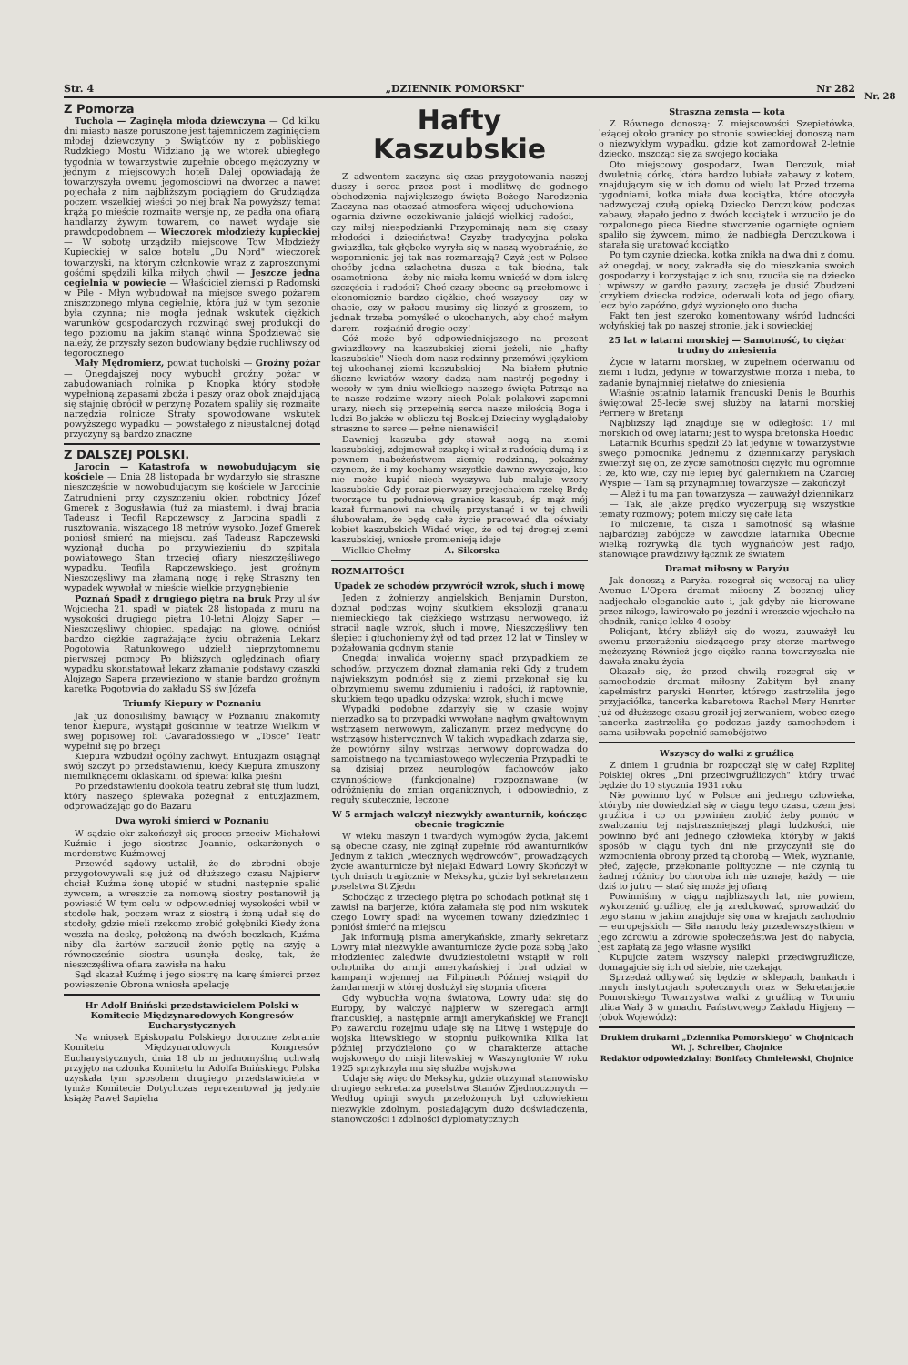Str. 4 „DZIENNIK POMORSKI" Nr 282
Z Pomorza
Tuchola — Zaginęła młoda dziewczyna — Od kilku dni miasto nasze poruszone jest tajemniczem zaginięciem młodej dziewczyny p Świątków ny z pobliskiego Rudzkiego Mostu Widziano ją we wtorek ubiegłego tygodnia w towarzystwie zupełnie obcego mężczyzny w jednym z miejscowych hoteli Dalej opowiadają że towarzyszyła owemu jegomościowi na dworzec a nawet pojechała z nim najbliższym pociągiem do Grudziądza poczem wszelkiej wieści po niej brak Na powyższy temat krążą po mieście rozmaite wersje np, że padła ona ofiarą handlarzy żywym towarem, co nawet wydaje się prawdopodobnem — Wieczorek młodzieży kupieckiej — W sobotę urządziło miejscowe Tow Młodzieży Kupieckiej w salce hotelu „Du Nord" wieczorek towarzyski, na którym członkowie wraz z zaproszonymi gośćmi spędzili kilka miłych chwil — Jeszcze jedna cegielnia w powiecie — Właściciel ziemski p Radomski w Pile - Młyn wybudował na miejsce swego pożarem zniszczonego młyna cegielnię, która już w tym sezonie była czynna; nie mogła jednak wskutek ciężkich warunków gospodarczych rozwinąć swej produkcji do tego poziomu na jakim stanąć winna Spodziewać się należy, że przyszły sezon budowlany będzie ruchliwszy od tegorocznego
Mały Mędromierz, powiat tucholski — Groźny pożar — Onegdajszej nocy wybuchł groźny pożar w zabudowaniach rolnika p Knopka który stodołę wypełnioną zapasami zboża i paszy oraz obok znajdującą się stajnię obrócił w perzynę Pozatem spaliły się rozmaite narzędzia rolnicze Straty spowodowane wskutek powyższego wypadku — powstałego z nieustalonej dotąd przyczyny są bardzo znaczne
Z DALSZEJ POLSKI.
Jarocin — Katastrofa w nowobudującym się kościele — Dnia 28 listopada br wydarzyło się straszne nieszczęście w nowobudującym się kościele w Jarocinie Zatrudnieni przy czyszczeniu okien robotnicy Józef Gmerek z Bogusławia (tuż za miastem), i dwaj bracia Tadeusz i Teofil Rapczewscy z Jarocina spadli z rusztowania, wiszącego 18 metrów wysoko, Józef Gmerek poniósł śmierć na miejscu, zaś Tadeusz Rapczewski wyzionął ducha po przywiezieniu do szpitala powiatowego Stan trzeciej ofiary nieszczęśliwego wypadku, Teofila Rapczewskiego, jest groźnym Nieszczęśliwy ma złamaną nogę i rękę Straszny ten wypadek wywołał w mieście wielkie przygnębienie
Poznań Spadł z drugiego piętra na bruk Przy ul św Wojciecha 21, spadł w piątek 28 listopada z muru na wysokości drugiego piętra 10-letni Alojzy Saper — Nieszczęśliwy chłopiec, spadając na głowę, odniósł bardzo ciężkie zagrażające życiu obrażenia Lekarz Pogotowia Ratunkowego udzielił nieprzytomnemu pierwszej pomocy Po bliższych oględzinach ofiary wypadku skonstatował lekarz złamanie podstawy czaszki Alojzego Sapera przewieziono w stanie bardzo groźnym karetką Pogotowia do zakładu SS św Józefa
Triumfy Kiepury w Poznaniu
Jak już donosiliśmy, bawiący w Poznaniu znakomity tenor Kiepura, wystąpił gościnnie w teatrze Wielkim w swej popisowej roli Cavaradossiego w „Tosce" Teatr wypełnił się po brzegi
Kiepura wzbudził ogólny zachwyt, Entuzjazm osiągnął swój szczyt po przedstawieniu, kiedy Kiepura zmuszony niemilknącemi oklaskami, od śpiewał kilka pieśni
Po przedstawieniu dookoła teatru zebrał się tłum ludzi, który naszego śpiewaka pożegnał z entuzjazmem, odprowadzając go do Bazaru
Dwa wyroki śmierci w Poznaniu
W sądzie okr zakończył się proces przeciw Michałowi Kuźmie i jego siostrze Joannie, oskarżonych o morderstwo Kuźmowej
Przewód sądowy ustalił, że do zbrodni oboje przygotowywali się już od dłuższego czasu Najpierw chciał Kuźma żonę utopić w studni, następnie spalić żywcem, a wreszcie za nomową siostry postanowił ją powiesić W tym celu w odpowiedniej wysokości wbił w stodole hak, poczem wraz z siostrą i żoną udał się do stodoły, gdzie mieli rzekomo zrobić gołębniki Kiedy żona weszła na deskę, położoną na dwóch beczkach, Kuźma niby dla żartów zarzucił żonie pętlę na szyję a równocześnie siostra usunęła deskę, tak, że nieszczęśliwa ofiara zawisła na haku
Sąd skazał Kuźmę i jego siostrę na karę śmierci przez powieszenie Obrona wniosła apelację
Hr Adolf Bniński przedstawicielem Polski w Komitecie Międzynarodowych Kongresów Eucharystycznych
Na wniosek Episkopatu Polskiego doroczne zebranie Komitetu Międzynarodowych Kongresów Eucharystycznych, dnia 18 ub m jednomyślną uchwałą przyjęto na członka Komitetu hr Adolfa Bnińskiego Polska uzyskała tym sposobem drugiego przedstawiciela w tymże Komitecie Dotychczas reprezentował ją jedynie książę Paweł Sapieha
Hafty Kaszubskie
Z adwentem zaczyna się czas przygotowania naszej duszy i serca przez post i modlitwę do godnego obchodzenia największego święta Bożego Narodzenia Zaczyna nas otaczać atmosfera więcej uduchowiona — ogarnia dziwne oczekiwanie jakiejś wielkiej radości, — czy miłej niespodzianki Przypominają nam się czasy młodości i dzieciństwa! Czyżby tradycyjna polska gwiazdka, tak głęboko wyryła się w naszą wyobraźnię, że wspomnienia jej tak nas rozmarzają? Czyż jest w Polsce choćby jedna szlachetna dusza a tak biedna, tak osamotniona — żeby nie miała komu wnieść w dom iskrę szczęścia i radości? Choć czasy obecne są przełomowe i ekonomicznie bardzo ciężkie, choć wszyscy — czy w chacie, czy w pałacu musimy się liczyć z groszem, to jednak trzeba pomyśleć o ukochanych, aby choć małym darem — rozjaśnić drogie oczy!
Cóż może być odpowiedniejszego na prezent gwiazdkowy na kaszubskiej ziemi jeżeli, nie „hafty kaszubskie" Niech dom nasz rodzinny przemówi językiem tej ukochanej ziemi kaszubskiej — Na białem płutnie śliczne kwiatów wzory dadzą nam nastrój pogodny i wesoły w tym dniu wielkiego naszego święta Patrząc na te nasze rodzime wzory niech Polak polakowi zapomni urazy, niech się przepełnią serca nasze miłością Boga i ludzi Bo jakże w obliczu tej Boskiej Dzieciny wyglądałoby straszne to serce — pełne nienawiści!
Dawniej kaszuba gdy stawał nogą na ziemi kaszubskiej, zdejmował czapkę i witał z radością dumą i z pewnem nabożeństwem ziemię rodzinną, pokażmy czynem, że i my kochamy wszystkie dawne zwyczaje, kto nie może kupić niech wyszywa lub maluje wzory kaszubskie Gdy poraz pierwszy przejechałem rzekę Brdę tworzące tu południową granicę kaszub, śp mąż mój kazał furmanowi na chwilę przystanąć i w tej chwili ślubowałam, że będę całe życie pracować dla oświaty kobiet kaszubskich Widać więc, że od tej drogiej ziemi kaszubskiej, wniosłe promienieją ideje
Wielkie Chełmy A. Sikorska
ROZMAITOŚCI
Upadek ze schodów przywrócił wzrok, słuch i mowę
Jeden z żołnierzy angielskich, Benjamin Durston, doznał podczas wojny skutkiem eksplozji granatu niemieckiego tak ciężkiego wstrząsu nerwowego, iż stracił nagle wzrok, słuch i mowę, Nieszczęśliwy ten ślepiec i głuchoniemy żył od tąd przez 12 lat w Tinsley w pożałowania godnym stanie
Onegdaj inwalida wojenny spadł przypadkiem ze schodów, przyczem doznał złamania ręki Gdy z trudem największym podniósł się z ziemi przekonał się ku olbrzymiemu swemu zdumieniu i radości, iż raptownie, skutkiem tego upadku odzyskał wzrok, słuch i mowę
Wypadki podobne zdarzyły się w czasie wojny nierzadko są to przypadki wywołane nagłym gwałtownym wstrząsem nerwowym, zaliczanym przez medycynę do wstrząsów histerycznych W takich wypadkach zdarza się, że powtórny silny wstrząs nerwowy doprowadza do samoistnego na tychmiastowego wyleczenia Przypadki te są dzisiaj przez neurologów fachowców jako czynnościowe (funkcjonalne) rozpoznawane (w odróżnieniu do zmian organicznych, i odpowiednio, z reguły skutecznie, leczone
W 5 armjach walczył niezwykły awanturnik, kończąc obecnie tragicznie
W wieku maszyn i twardych wymogów życia, jakiemi są obecne czasy, nie zginął zupełnie ród awanturników Jednym z takich „wiecznych wędrowców", prowadzących życie awanturnicze był niejaki Edward Lowry Skończył w tych dniach tragicznie w Meksyku, gdzie był sekretarzem poselstwa St Zjedn
Schodząc z trzeciego piętra po schodach potknął się i zawisł na barjerze, która załamała się pod nim wskutek czego Lowry spadł na wycemen towany dziedziniec i poniósł śmierć na miejscu
Jak informują pisma amerykańskie, zmarły sekretarz Lowry miał niezwykle awanturnicze życie poza sobą Jako młodzieniec zaledwie dwudziestoletni wstąpił w roli ochotnika do armji amerykańskiej i brał udział w kampanji wojennej na Filipinach Później wstąpił do żandarmerji w której dosłużył się stopnia oficera
Gdy wybuchła wojna światowa, Lowry udał się do Europy, by walczyć najpierw w szeregach armji francuskiej, a następnie armji amerykańskiej we Francji Po zawarciu rozejmu udaje się na Litwę i wstępuje do wojska litewskiego w stopniu pułkownika Kilka lat później przydzielono go w charakterze attache wojskowego do misji litewskiej w Waszyngtonie W roku 1925 sprzykrzyła mu się służba wojskowa
Udaje się więc do Meksyku, gdzie otrzymał stanowisko drugiego sekretarza poselstwa Stanów Zjednoczonych — Według opinji swych przełożonych był człowiekiem niezwykle zdolnym, posiadającym dużo doświadczenia, stanowczości i zdolności dyplomatycznych
Straszna zemsta — kota
Z Równego donoszą: Z miejscowości Szepietówka, leżącej około granicy po stronie sowieckiej donoszą nam o niezwykłym wypadku, gdzie kot zamordował 2-letnie dziecko, mszcząc się za swojego kociaka
Oto miejscowy gospodarz, Iwan Derczuk, miał dwuletnią córkę, która bardzo lubiała zabawy z kotem, znajdującym się w ich domu od wielu lat Przed trzema tygodniami, kotka miała dwa kociątka, które otoczyła nadzwyczaj czułą opieką Dziecko Derczuków, podczas zabawy, złapało jedno z dwóch kociątek i wrzuciło je do rozpalonego pieca Biedne stworzenie ogarnięte ogniem spaliło się żywcem, mimo, że nadbiegła Derczukowa i starała się uratować kociątko
Po tym czynie dziecka, kotka znikła na dwa dni z domu, aż onegdaj, w nocy, zakradła się do mieszkania swoich gospodarzy i korzystając z ich snu, rzuciła się na dziecko i wpiwszy w gardło pazury, zaczęła je dusić Zbudzeni krzykiem dziecka rodzice, oderwali kota od jego ofiary, lecz było zapóźno, gdyż wyzionęło ono ducha
Fakt ten jest szeroko komentowany wśród ludności wołyńskiej tak po naszej stronie, jak i sowieckiej
25 lat w latarni morskiej — Samotność, to ciężar trudny do zniesienia
Życie w latarni morskiej, w zupełnem oderwaniu od ziemi i ludzi, jedynie w towarzystwie morza i nieba, to zadanie bynajmniej niełatwe do zniesienia
Właśnie ostatnio latarnik francuski Denis le Bourhis świętował 25-lecie swej służby na latarni morskiej Perriere w Bretanji
Najbliższy ląd znajduje się w odległości 17 mil morskich od owej latarni; jest to wyspa bretońska Hoedic
Latarnik Bourhis spędził 25 lat jedynie w towarzystwie swego pomocnika Jednemu z dziennikarzy paryskich zwierzył się on, że życie samotności ciężyło mu ogromnie i że, kto wie, czy nie lepiej być galernikiem na Czarciej Wyspie — Tam są przynajmniej towarzysze — zakończył
— Ależ i tu ma pan towarzysza — zauważył dziennikarz
— Tak, ale jakże prędko wyczerpują się wszystkie tematy rozmowy; potem milczy się całe lata
To milczenie, ta cisza i samotność są właśnie najbardziej zabójcze w zawodzie latarnika Obecnie wielką rozrywką dla tych wygnańców jest radjo, stanowiące prawdziwy łącznik ze światem
Dramat miłosny w Paryżu
Jak donoszą z Paryża, rozegrał się wczoraj na ulicy Avenue L'Opera dramat miłosny Z bocznej ulicy nadjechało eleganckie auto i, jak gdyby nie kierowane przez nikogo, lawirowało po jezdni i wreszcie wjechało na chodnik, raniąc lekko 4 osoby
Policjant, który zbliżył się do wozu, zauważył ku swemu przerażeniu siedzącego przy sterze martwego mężczyznę Również jego ciężko ranna towarzyszka nie dawała znaku życia
Okazało się, że przed chwilą rozegrał się w samochodzie dramat miłosny Zabitym był znany kapelmistrz paryski Henrter, którego zastrzeliła jego przyjaciółka, tancerka kabaretowa Rachel Mery Henrter już od dłuższego czasu groził jej zerwaniem, wobec czego tancerka zastrzeliła go podczas jazdy samochodem i sama usiłowała popełnić samobójstwo
Wszyscy do walki z gruźlicą
Z dniem 1 grudnia br rozpoczął się w całej Rzplitej Polskiej okres „Dni przeciwgruźliczych" który trwać będzie do 10 stycznia 1931 roku
Nie powinno być w Polsce ani jednego człowieka, któryby nie dowiedział się w ciągu tego czasu, czem jest gruźlica i co on powinien zrobić żeby pomóc w zwalczaniu tej najstraszniejszej plagi ludzkości, nie powinno być ani jednego człowieka, któryby w jakiś sposób w ciągu tych dni nie przyczynił się do wzmocnienia obrony przed tą chorobą — Wiek, wyznanie, płeć, zajęcie, przekonanie polityczne — nie czynią tu żadnej różnicy bo choroba ich nie uznaje, każdy — nie dziś to jutro — stać się może jej ofiarą
Powinniśmy w ciągu najbliższych lat, nie powiem, wykorzenić gruźlicę, ale ją zredukować, sprowadzić do tego stanu w jakim znajduje się ona w krajach zachodnio — europejskich — Siła narodu leży przedewszystkiem w jego zdrowiu a zdrowie społeczeństwa jest do nabycia, jest zapłatą za jego własne wysiłki
Kupujcie zatem wszyscy nalepki przeciwgruźlicze, domagajcie się ich od siebie, nie czekając
Sprzedaż odbywać się będzie w sklepach, bankach i innych instytucjach społecznych oraz w Sekretarjacie Pomorskiego Towarzystwa walki z gruźlicą w Toruniu ulica Wały 3 w gmachu Państwowego Zakładu Higjeny — (obok Wojewódz):
Drukiem drukarni „Dziennika Pomorskiego" w Chojnicach
Wł. J. Schreiber, Chojnice
Redaktor odpowiedzialny: Bonifacy Chmielewski, Chojnice
Nr. 28